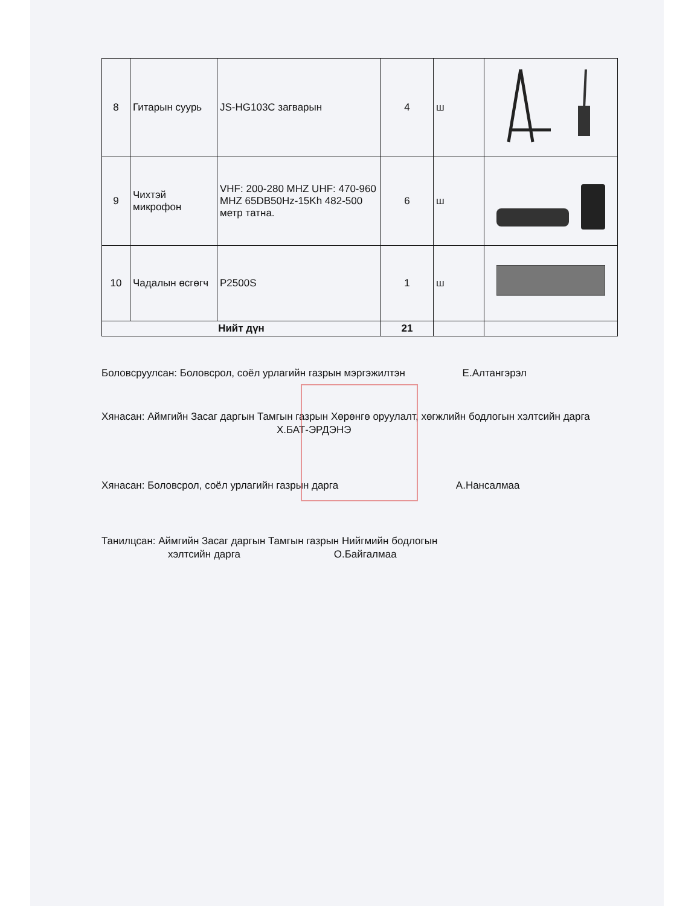| 8 | Гитарын суурь | JS-HG103C загварын | 4 | ш | |
| 9 | Чихтэй микрофон | VHF: 200-280 MHZ UHF: 470-960 MHZ 65DB50Hz-15Kh 482-500 метр татна. | 6 | ш | |
| 10 | Чадалын өсгөгч | P2500S | 1 | ш | |
| Нийт дүн | | | 21 | | |
Боловсруулсан: Боловсрол, соёл урлагийн газрын мэргэжилтэн Е.Алтангэрэл
Хянасан: Аймгийн Засаг даргын Тамгын газрын Хөрөнгө оруулалт, хөгжлийн бодлогын хэлтсийн дарга Х.БАТ-ЭРДЭНЭ
Хянасан: Боловсрол, соёл урлагийн газрын дарга А.Нансалмаа
Танилцсан: Аймгийн Засаг даргын Тамгын газрын Нийгмийн бодлогын
хэлтсийн дарга О.Байгалмаа